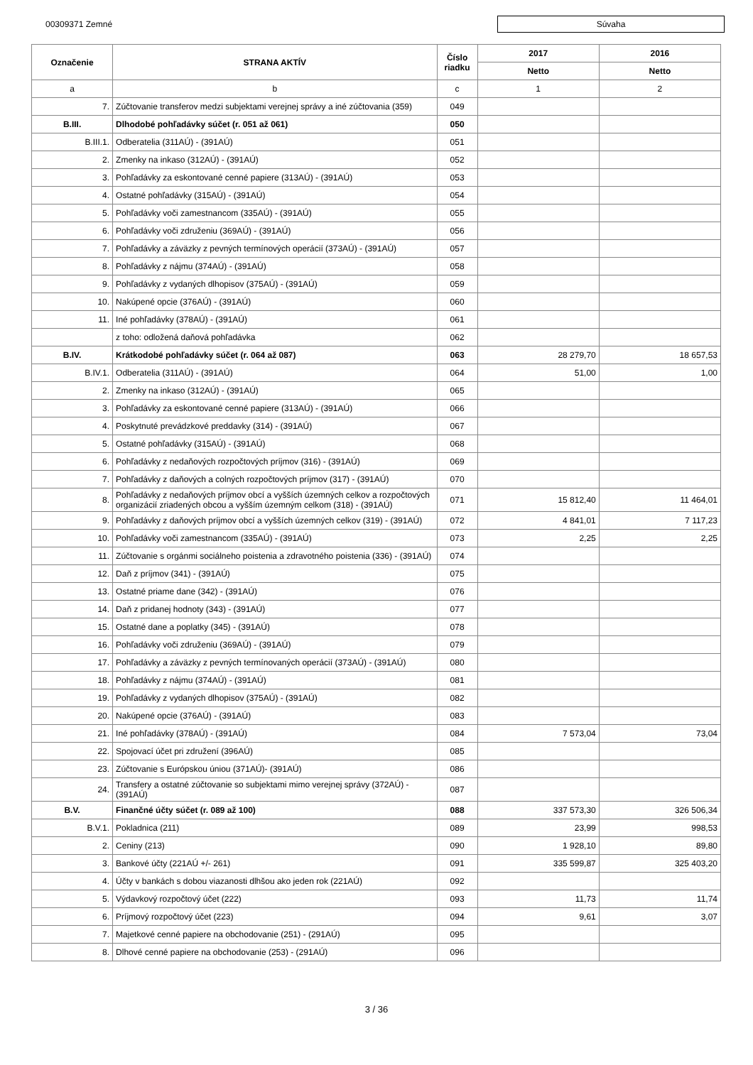00309371 Zemné Súvaha
| Označenie | STRANA AKTÍV | Číslo riadku | 2017 | 2016 |
| --- | --- | --- | --- | --- |
| | | | Netto | Netto |
| a | b | c | 1 | 2 |
| 7. | Zúčtovanie transferov medzi subjektami verejnej správy a iné zúčtovania (359) | 049 | | |
| B.III. | Dlhodobé pohľadávky súčet (r. 051 až 061) | 050 | | |
| B.III.1. | Odberatelia (311AÚ) - (391AÚ) | 051 | | |
| 2. | Zmenky na inkaso (312AÚ) - (391AÚ) | 052 | | |
| 3. | Pohľadávky za eskontované cenné papiere (313AÚ) - (391AÚ) | 053 | | |
| 4. | Ostatné pohľadávky (315AÚ) - (391AÚ) | 054 | | |
| 5. | Pohľadávky voči zamestnancom (335AÚ) - (391AÚ) | 055 | | |
| 6. | Pohľadávky voči združeniu (369AÚ) - (391AÚ) | 056 | | |
| 7. | Pohľadávky a záväzky z pevných termínových operácií (373AÚ) - (391AÚ) | 057 | | |
| 8. | Pohľadávky z nájmu (374AÚ) - (391AÚ) | 058 | | |
| 9. | Pohľadávky z vydaných dlhopisov (375AÚ) - (391AÚ) | 059 | | |
| 10. | Nakúpené opcie (376AÚ) - (391AÚ) | 060 | | |
| 11. | Iné pohľadávky (378AÚ) - (391AÚ) | 061 | | |
| | z toho: odložená daňová pohľadávka | 062 | | |
| B.IV. | Krátkodobé pohľadávky súčet (r. 064 až 087) | 063 | 28 279,70 | 18 657,53 |
| B.IV.1. | Odberatelia (311AÚ) - (391AÚ) | 064 | 51,00 | 1,00 |
| 2. | Zmenky na inkaso (312AÚ) - (391AÚ) | 065 | | |
| 3. | Pohľadávky za eskontované cenné papiere (313AÚ) - (391AÚ) | 066 | | |
| 4. | Poskytnuté prevádzkové preddavky (314) - (391AÚ) | 067 | | |
| 5. | Ostatné pohľadávky (315AÚ) - (391AÚ) | 068 | | |
| 6. | Pohľadávky z nedaňových rozpočtových príjmov (316) - (391AÚ) | 069 | | |
| 7. | Pohľadávky z daňových a colných rozpočtových príjmov (317) - (391AÚ) | 070 | | |
| 8. | Pohľadávky z nedaňových príjmov obcí a vyšších územných celkov a rozpočtových organizácií zriadených obcou a vyšším územným celkom (318) - (391AÚ) | 071 | 15 812,40 | 11 464,01 |
| 9. | Pohľadávky z daňových príjmov obcí a vyšších územných celkov (319) - (391AÚ) | 072 | 4 841,01 | 7 117,23 |
| 10. | Pohľadávky voči zamestnancom (335AÚ) - (391AÚ) | 073 | 2,25 | 2,25 |
| 11. | Zúčtovanie s orgánmi sociálneho poistenia a zdravotného poistenia (336) - (391AÚ) | 074 | | |
| 12. | Daň z príjmov (341) - (391AÚ) | 075 | | |
| 13. | Ostatné priame dane (342) - (391AÚ) | 076 | | |
| 14. | Daň z pridanej hodnoty (343) - (391AÚ) | 077 | | |
| 15. | Ostatné dane a poplatky (345) - (391AÚ) | 078 | | |
| 16. | Pohľadávky voči združeniu (369AÚ) - (391AÚ) | 079 | | |
| 17. | Pohľadávky a záväzky z pevných termínovaných operácií (373AÚ) - (391AÚ) | 080 | | |
| 18. | Pohľadávky z nájmu (374AÚ) - (391AÚ) | 081 | | |
| 19. | Pohľadávky z vydaných dlhopisov (375AÚ) - (391AÚ) | 082 | | |
| 20. | Nakúpené opcie (376AÚ) - (391AÚ) | 083 | | |
| 21. | Iné pohľadávky (378AÚ) - (391AÚ) | 084 | 7 573,04 | 73,04 |
| 22. | Spojovací účet pri združení (396AÚ) | 085 | | |
| 23. | Zúčtovanie s Európskou úniou (371AÚ)- (391AÚ) | 086 | | |
| 24. | Transfery a ostatné zúčtovanie so subjektami mimo verejnej správy (372AÚ) - (391AÚ) | 087 | | |
| B.V. | Finančné účty súčet (r. 089 až 100) | 088 | 337 573,30 | 326 506,34 |
| B.V.1. | Pokladnica (211) | 089 | 23,99 | 998,53 |
| 2. | Ceniny (213) | 090 | 1 928,10 | 89,80 |
| 3. | Bankové účty (221AÚ +/- 261) | 091 | 335 599,87 | 325 403,20 |
| 4. | Účty v bankách s dobou viazanosti dlhšou ako jeden rok (221AÚ) | 092 | | |
| 5. | Výdavkový rozpočtový účet (222) | 093 | 11,73 | 11,74 |
| 6. | Príjmový rozpočtový účet (223) | 094 | 9,61 | 3,07 |
| 7. | Majetkové cenné papiere na obchodovanie (251) - (291AÚ) | 095 | | |
| 8. | Dlhové cenné papiere na obchodovanie (253) - (291AÚ) | 096 | | |
3 / 36